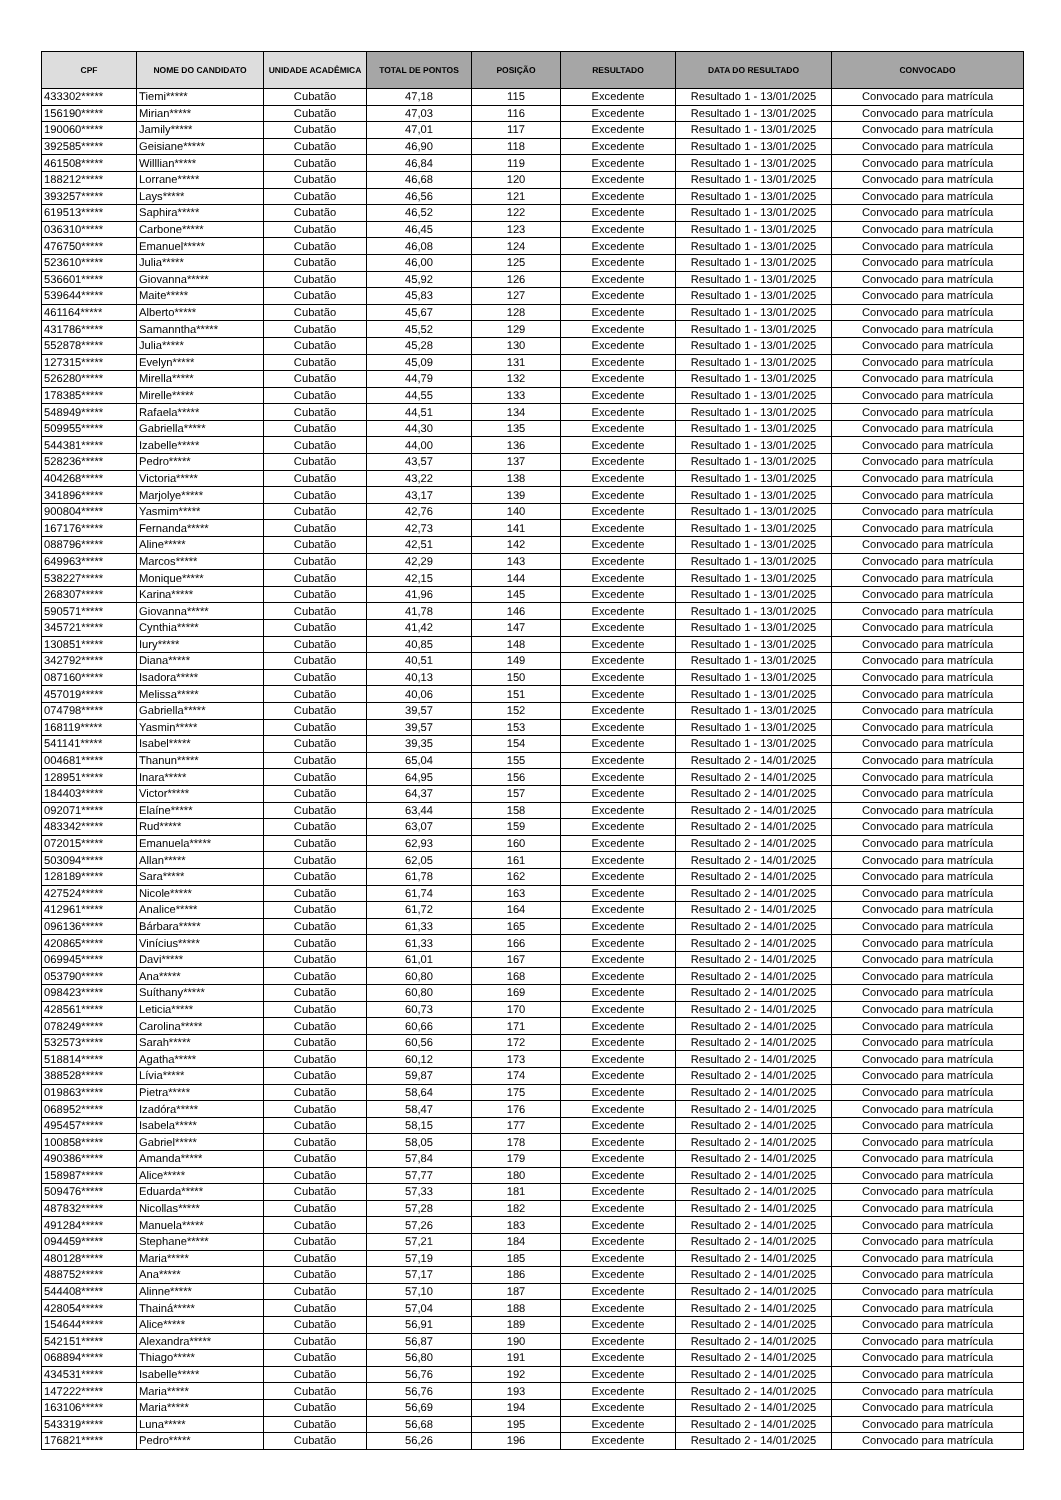| CPF | NOME DO CANDIDATO | UNIDADE ACADÊMICA | TOTAL DE PONTOS | POSIÇÃO | RESULTADO | DATA DO RESULTADO | CONVOCADO |
| --- | --- | --- | --- | --- | --- | --- | --- |
| 433302***** | Tiemi***** | Cubatão | 47,18 | 115 | Excedente | Resultado 1 - 13/01/2025 | Convocado para matrícula |
| 156190***** | Mirian***** | Cubatão | 47,03 | 116 | Excedente | Resultado 1 - 13/01/2025 | Convocado para matrícula |
| 190060***** | Jamily***** | Cubatão | 47,01 | 117 | Excedente | Resultado 1 - 13/01/2025 | Convocado para matrícula |
| 392585***** | Geisiane***** | Cubatão | 46,90 | 118 | Excedente | Resultado 1 - 13/01/2025 | Convocado para matrícula |
| 461508***** | Willlian***** | Cubatão | 46,84 | 119 | Excedente | Resultado 1 - 13/01/2025 | Convocado para matrícula |
| 188212***** | Lorrane***** | Cubatão | 46,68 | 120 | Excedente | Resultado 1 - 13/01/2025 | Convocado para matrícula |
| 393257***** | Lays***** | Cubatão | 46,56 | 121 | Excedente | Resultado 1 - 13/01/2025 | Convocado para matrícula |
| 619513***** | Saphira***** | Cubatão | 46,52 | 122 | Excedente | Resultado 1 - 13/01/2025 | Convocado para matrícula |
| 036310***** | Carbone***** | Cubatão | 46,45 | 123 | Excedente | Resultado 1 - 13/01/2025 | Convocado para matrícula |
| 476750***** | Emanuel***** | Cubatão | 46,08 | 124 | Excedente | Resultado 1 - 13/01/2025 | Convocado para matrícula |
| 523610***** | Julia***** | Cubatão | 46,00 | 125 | Excedente | Resultado 1 - 13/01/2025 | Convocado para matrícula |
| 536601***** | Giovanna***** | Cubatão | 45,92 | 126 | Excedente | Resultado 1 - 13/01/2025 | Convocado para matrícula |
| 539644***** | Maite***** | Cubatão | 45,83 | 127 | Excedente | Resultado 1 - 13/01/2025 | Convocado para matrícula |
| 461164***** | Alberto***** | Cubatão | 45,67 | 128 | Excedente | Resultado 1 - 13/01/2025 | Convocado para matrícula |
| 431786***** | Samanntha***** | Cubatão | 45,52 | 129 | Excedente | Resultado 1 - 13/01/2025 | Convocado para matrícula |
| 552878***** | Julia***** | Cubatão | 45,28 | 130 | Excedente | Resultado 1 - 13/01/2025 | Convocado para matrícula |
| 127315***** | Evelyn***** | Cubatão | 45,09 | 131 | Excedente | Resultado 1 - 13/01/2025 | Convocado para matrícula |
| 526280***** | Mirella***** | Cubatão | 44,79 | 132 | Excedente | Resultado 1 - 13/01/2025 | Convocado para matrícula |
| 178385***** | Mirelle***** | Cubatão | 44,55 | 133 | Excedente | Resultado 1 - 13/01/2025 | Convocado para matrícula |
| 548949***** | Rafaela***** | Cubatão | 44,51 | 134 | Excedente | Resultado 1 - 13/01/2025 | Convocado para matrícula |
| 509955***** | Gabriella***** | Cubatão | 44,30 | 135 | Excedente | Resultado 1 - 13/01/2025 | Convocado para matrícula |
| 544381***** | Izabelle***** | Cubatão | 44,00 | 136 | Excedente | Resultado 1 - 13/01/2025 | Convocado para matrícula |
| 528236***** | Pedro***** | Cubatão | 43,57 | 137 | Excedente | Resultado 1 - 13/01/2025 | Convocado para matrícula |
| 404268***** | Victoria***** | Cubatão | 43,22 | 138 | Excedente | Resultado 1 - 13/01/2025 | Convocado para matrícula |
| 341896***** | Marjolye***** | Cubatão | 43,17 | 139 | Excedente | Resultado 1 - 13/01/2025 | Convocado para matrícula |
| 900804***** | Yasmim***** | Cubatão | 42,76 | 140 | Excedente | Resultado 1 - 13/01/2025 | Convocado para matrícula |
| 167176***** | Fernanda***** | Cubatão | 42,73 | 141 | Excedente | Resultado 1 - 13/01/2025 | Convocado para matrícula |
| 088796***** | Aline***** | Cubatão | 42,51 | 142 | Excedente | Resultado 1 - 13/01/2025 | Convocado para matrícula |
| 649963***** | Marcos***** | Cubatão | 42,29 | 143 | Excedente | Resultado 1 - 13/01/2025 | Convocado para matrícula |
| 538227***** | Monique***** | Cubatão | 42,15 | 144 | Excedente | Resultado 1 - 13/01/2025 | Convocado para matrícula |
| 268307***** | Karina***** | Cubatão | 41,96 | 145 | Excedente | Resultado 1 - 13/01/2025 | Convocado para matrícula |
| 590571***** | Giovanna***** | Cubatão | 41,78 | 146 | Excedente | Resultado 1 - 13/01/2025 | Convocado para matrícula |
| 345721***** | Cynthia***** | Cubatão | 41,42 | 147 | Excedente | Resultado 1 - 13/01/2025 | Convocado para matrícula |
| 130851***** | Iury***** | Cubatão | 40,85 | 148 | Excedente | Resultado 1 - 13/01/2025 | Convocado para matrícula |
| 342792***** | Diana***** | Cubatão | 40,51 | 149 | Excedente | Resultado 1 - 13/01/2025 | Convocado para matrícula |
| 087160***** | Isadora***** | Cubatão | 40,13 | 150 | Excedente | Resultado 1 - 13/01/2025 | Convocado para matrícula |
| 457019***** | Melissa***** | Cubatão | 40,06 | 151 | Excedente | Resultado 1 - 13/01/2025 | Convocado para matrícula |
| 074798***** | Gabriella***** | Cubatão | 39,57 | 152 | Excedente | Resultado 1 - 13/01/2025 | Convocado para matrícula |
| 168119***** | Yasmin***** | Cubatão | 39,57 | 153 | Excedente | Resultado 1 - 13/01/2025 | Convocado para matrícula |
| 541141***** | Isabel***** | Cubatão | 39,35 | 154 | Excedente | Resultado 1 - 13/01/2025 | Convocado para matrícula |
| 004681***** | Thanun***** | Cubatão | 65,04 | 155 | Excedente | Resultado 2 - 14/01/2025 | Convocado para matrícula |
| 128951***** | Inara***** | Cubatão | 64,95 | 156 | Excedente | Resultado 2 - 14/01/2025 | Convocado para matrícula |
| 184403***** | Victor***** | Cubatão | 64,37 | 157 | Excedente | Resultado 2 - 14/01/2025 | Convocado para matrícula |
| 092071***** | Elaíne***** | Cubatão | 63,44 | 158 | Excedente | Resultado 2 - 14/01/2025 | Convocado para matrícula |
| 483342***** | Rud***** | Cubatão | 63,07 | 159 | Excedente | Resultado 2 - 14/01/2025 | Convocado para matrícula |
| 072015***** | Emanuela***** | Cubatão | 62,93 | 160 | Excedente | Resultado 2 - 14/01/2025 | Convocado para matrícula |
| 503094***** | Allan***** | Cubatão | 62,05 | 161 | Excedente | Resultado 2 - 14/01/2025 | Convocado para matrícula |
| 128189***** | Sara***** | Cubatão | 61,78 | 162 | Excedente | Resultado 2 - 14/01/2025 | Convocado para matrícula |
| 427524***** | Nicole***** | Cubatão | 61,74 | 163 | Excedente | Resultado 2 - 14/01/2025 | Convocado para matrícula |
| 412961***** | Analice***** | Cubatão | 61,72 | 164 | Excedente | Resultado 2 - 14/01/2025 | Convocado para matrícula |
| 096136***** | Bárbara***** | Cubatão | 61,33 | 165 | Excedente | Resultado 2 - 14/01/2025 | Convocado para matrícula |
| 420865***** | Vinícius***** | Cubatão | 61,33 | 166 | Excedente | Resultado 2 - 14/01/2025 | Convocado para matrícula |
| 069945***** | Davi***** | Cubatão | 61,01 | 167 | Excedente | Resultado 2 - 14/01/2025 | Convocado para matrícula |
| 053790***** | Ana***** | Cubatão | 60,80 | 168 | Excedente | Resultado 2 - 14/01/2025 | Convocado para matrícula |
| 098423***** | Suíthany***** | Cubatão | 60,80 | 169 | Excedente | Resultado 2 - 14/01/2025 | Convocado para matrícula |
| 428561***** | Leticia***** | Cubatão | 60,73 | 170 | Excedente | Resultado 2 - 14/01/2025 | Convocado para matrícula |
| 078249***** | Carolina***** | Cubatão | 60,66 | 171 | Excedente | Resultado 2 - 14/01/2025 | Convocado para matrícula |
| 532573***** | Sarah***** | Cubatão | 60,56 | 172 | Excedente | Resultado 2 - 14/01/2025 | Convocado para matrícula |
| 518814***** | Agatha***** | Cubatão | 60,12 | 173 | Excedente | Resultado 2 - 14/01/2025 | Convocado para matrícula |
| 388528***** | Lívia***** | Cubatão | 59,87 | 174 | Excedente | Resultado 2 - 14/01/2025 | Convocado para matrícula |
| 019863***** | Pietra***** | Cubatão | 58,64 | 175 | Excedente | Resultado 2 - 14/01/2025 | Convocado para matrícula |
| 068952***** | Izadóra***** | Cubatão | 58,47 | 176 | Excedente | Resultado 2 - 14/01/2025 | Convocado para matrícula |
| 495457***** | Isabela***** | Cubatão | 58,15 | 177 | Excedente | Resultado 2 - 14/01/2025 | Convocado para matrícula |
| 100858***** | Gabriel***** | Cubatão | 58,05 | 178 | Excedente | Resultado 2 - 14/01/2025 | Convocado para matrícula |
| 490386***** | Amanda***** | Cubatão | 57,84 | 179 | Excedente | Resultado 2 - 14/01/2025 | Convocado para matrícula |
| 158987***** | Alice***** | Cubatão | 57,77 | 180 | Excedente | Resultado 2 - 14/01/2025 | Convocado para matrícula |
| 509476***** | Eduarda***** | Cubatão | 57,33 | 181 | Excedente | Resultado 2 - 14/01/2025 | Convocado para matrícula |
| 487832***** | Nicollas***** | Cubatão | 57,28 | 182 | Excedente | Resultado 2 - 14/01/2025 | Convocado para matrícula |
| 491284***** | Manuela***** | Cubatão | 57,26 | 183 | Excedente | Resultado 2 - 14/01/2025 | Convocado para matrícula |
| 094459***** | Stephane***** | Cubatão | 57,21 | 184 | Excedente | Resultado 2 - 14/01/2025 | Convocado para matrícula |
| 480128***** | Maria***** | Cubatão | 57,19 | 185 | Excedente | Resultado 2 - 14/01/2025 | Convocado para matrícula |
| 488752***** | Ana***** | Cubatão | 57,17 | 186 | Excedente | Resultado 2 - 14/01/2025 | Convocado para matrícula |
| 544408***** | Alinne***** | Cubatão | 57,10 | 187 | Excedente | Resultado 2 - 14/01/2025 | Convocado para matrícula |
| 428054***** | Thainá***** | Cubatão | 57,04 | 188 | Excedente | Resultado 2 - 14/01/2025 | Convocado para matrícula |
| 154644***** | Alice***** | Cubatão | 56,91 | 189 | Excedente | Resultado 2 - 14/01/2025 | Convocado para matrícula |
| 542151***** | Alexandra***** | Cubatão | 56,87 | 190 | Excedente | Resultado 2 - 14/01/2025 | Convocado para matrícula |
| 068894***** | Thiago***** | Cubatão | 56,80 | 191 | Excedente | Resultado 2 - 14/01/2025 | Convocado para matrícula |
| 434531***** | Isabelle***** | Cubatão | 56,76 | 192 | Excedente | Resultado 2 - 14/01/2025 | Convocado para matrícula |
| 147222***** | Maria***** | Cubatão | 56,76 | 193 | Excedente | Resultado 2 - 14/01/2025 | Convocado para matrícula |
| 163106***** | Maria***** | Cubatão | 56,69 | 194 | Excedente | Resultado 2 - 14/01/2025 | Convocado para matrícula |
| 543319***** | Luna***** | Cubatão | 56,68 | 195 | Excedente | Resultado 2 - 14/01/2025 | Convocado para matrícula |
| 176821***** | Pedro***** | Cubatão | 56,26 | 196 | Excedente | Resultado 2 - 14/01/2025 | Convocado para matrícula |